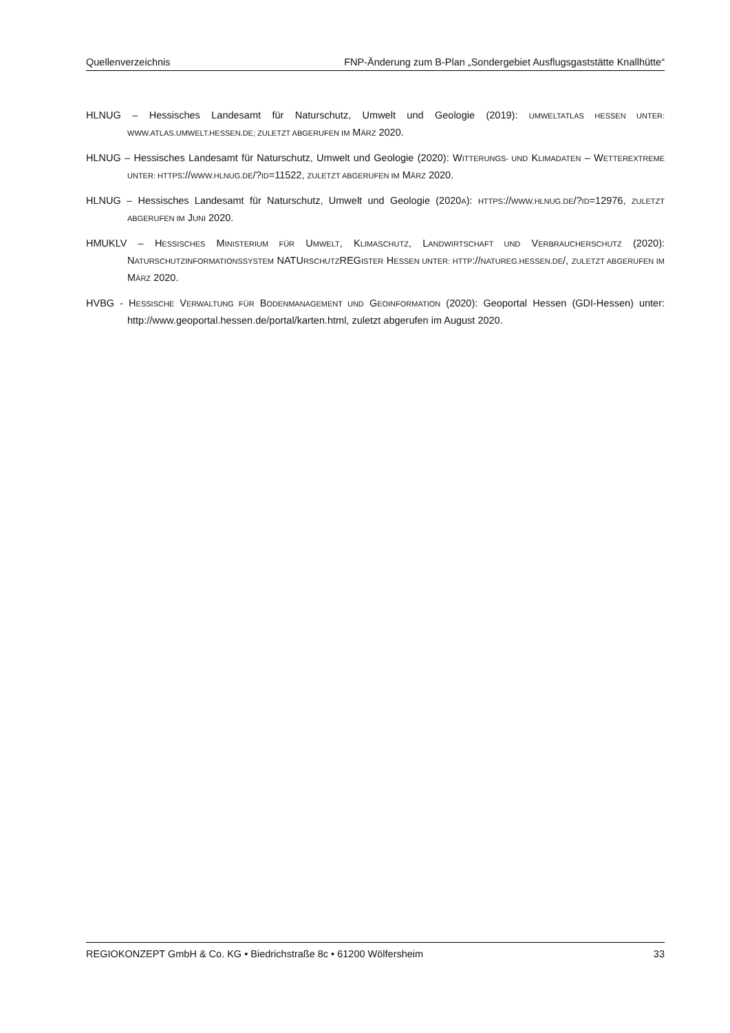Quellenverzeichnis FNP-Änderung zum B-Plan „Sondergebiet Ausflugsgaststätte Knallhütte“
HLNUG – Hessisches Landesamt für Naturschutz, Umwelt und Geologie (2019): UMWELTATLAS HESSEN UNTER: WWW.ATLAS.UMWELT.HESSEN.DE; ZULETZT ABGERUFEN IM MÄRZ 2020.
HLNUG – Hessisches Landesamt für Naturschutz, Umwelt und Geologie (2020): WITTERUNGS- UND KLIMADATEN – WETTEREXTREME UNTER: HTTPS://WWW.HLNUG.DE/?ID=11522, ZULETZT ABGERUFEN IM MÄRZ 2020.
HLNUG – Hessisches Landesamt für Naturschutz, Umwelt und Geologie (2020A): HTTPS://WWW.HLNUG.DE/?ID=12976, ZULETZT ABGERUFEN IM JUNI 2020.
HMUKLV – HESSISCHES MINISTERIUM FÜR UMWELT, KLIMASCHUTZ, LANDWIRTSCHAFT UND VERBRAUCHERSCHUTZ (2020): NATURSCHUTZINFORMATIONSSYSTEM NATURSCHUTZREGISTER HESSEN UNTER: HTTP://NATUREG.HESSEN.DE/, ZULETZT ABGERUFEN IM MÄRZ 2020.
HVBG - HESSISCHE VERWALTUNG FÜR BODENMANAGEMENT UND GEOINFORMATION (2020): Geoportal Hessen (GDI-Hessen) unter: http://www.geoportal.hessen.de/portal/karten.html, zuletzt abgerufen im August 2020.
REGIOKONZEPT GmbH & Co. KG • Biedrichstraße 8c • 61200 Wölfersheim 33